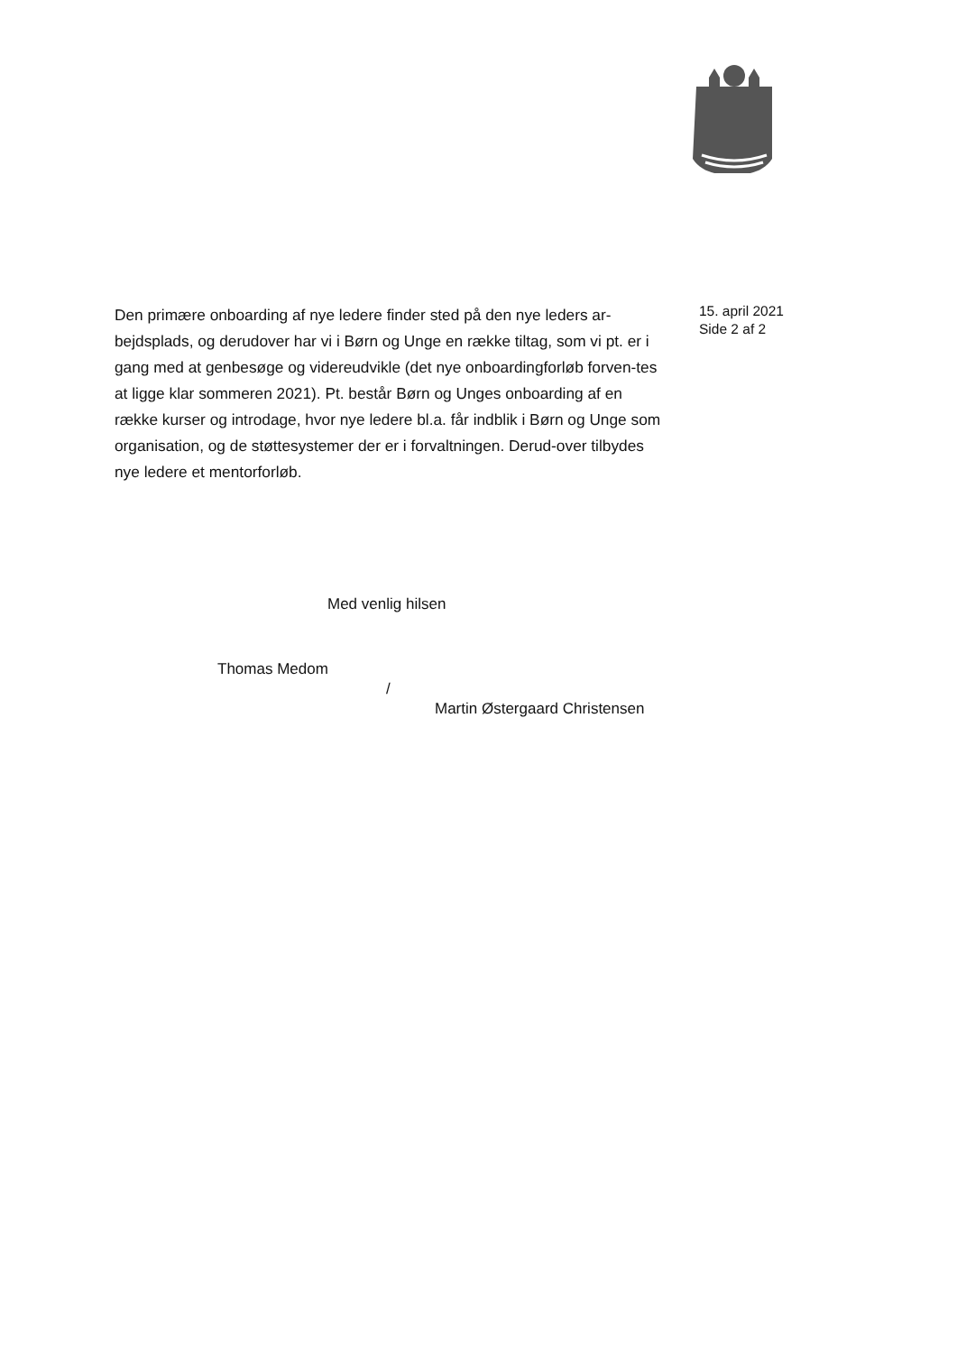Den primære onboarding af nye ledere finder sted på den nye leders ar-bejdsplads, og derudover har vi i Børn og Unge en række tiltag, som vi pt. er i gang med at genbesøge og videreudvikle (det nye onboardingforløb forven-tes at ligge klar sommeren 2021). Pt. består Børn og Unges onboarding af en række kurser og introdage, hvor nye ledere bl.a. får indblik i Børn og Unge som organisation, og de støttesystemer der er i forvaltningen. Derud-over tilbydes nye ledere et mentorforløb.
15. april 2021
Side 2 af 2
Med venlig hilsen
Thomas Medom
/
Martin Østergaard Christensen